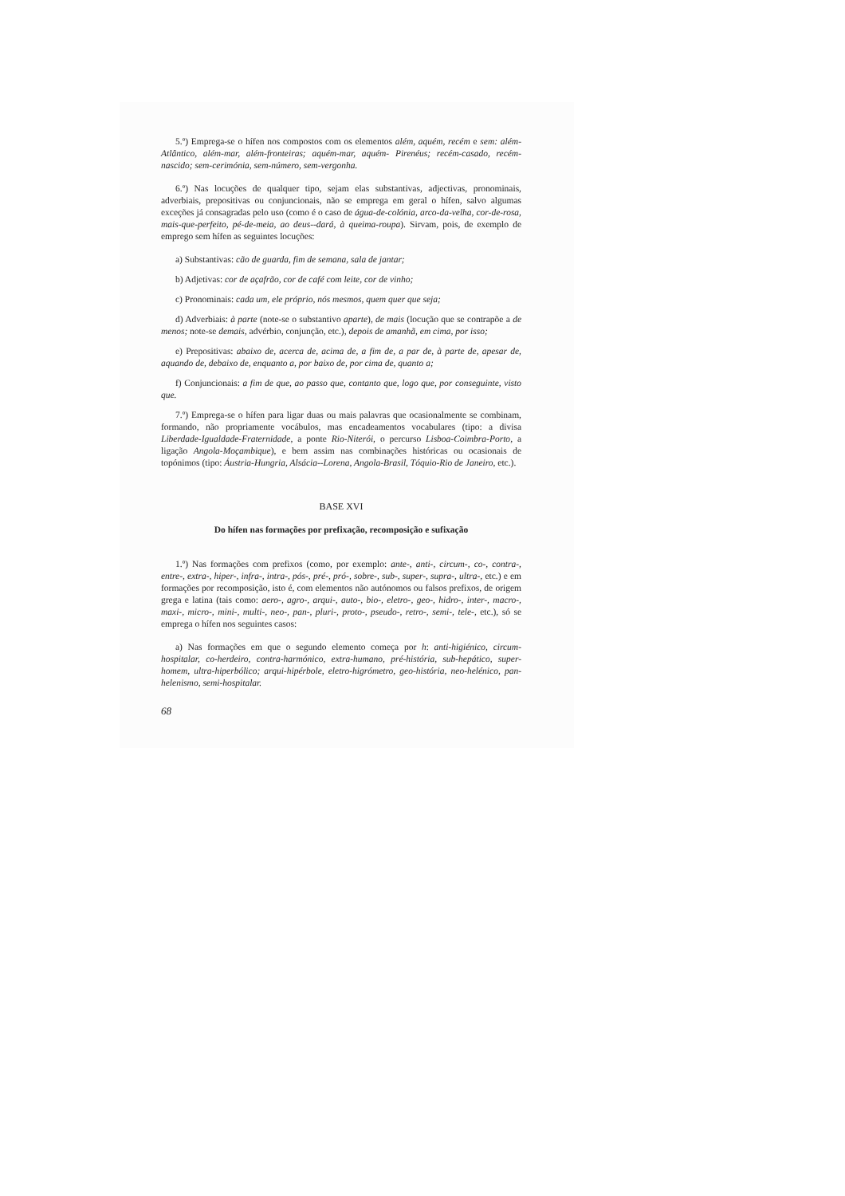5.º) Emprega-se o hífen nos compostos com os elementos além, aquém, recém e sem: além-Atlântico, além-mar, além-fronteiras; aquém-mar, aquém- Pirenéus; recém-casado, recém- nascido; sem-cerimónia, sem-número, sem-vergonha.
6.º) Nas locuções de qualquer tipo, sejam elas substantivas, adjectivas, pronominais, adverbiais, prepositivas ou conjuncionais, não se emprega em geral o hífen, salvo algumas exceções já consagradas pelo uso (como é o caso de água-de-colónia, arco-da-velha, cor-de-rosa, mais-que-perfeito, pé-de-meia, ao deus--dará, à queima-roupa). Sirvam, pois, de exemplo de emprego sem hífen as seguintes locuções:
a) Substantivas: cão de guarda, fim de semana, sala de jantar;
b) Adjetivas: cor de açafrão, cor de café com leite, cor de vinho;
c) Pronominais: cada um, ele próprio, nós mesmos, quem quer que seja;
d) Adverbiais: à parte (note-se o substantivo aparte), de mais (locução que se contrapõe a de menos; note-se demais, advérbio, conjunção, etc.), depois de amanhã, em cima, por isso;
e) Prepositivas: abaixo de, acerca de, acima de, a fim de, a par de, à parte de, apesar de, aquando de, debaixo de, enquanto a, por baixo de, por cima de, quanto a;
f) Conjuncionais: a fim de que, ao passo que, contanto que, logo que, por conseguinte, visto que.
7.º) Emprega-se o hífen para ligar duas ou mais palavras que ocasionalmente se combinam, formando, não propriamente vocábulos, mas encadeamentos vocabulares (tipo: a divisa Liberdade-Igualdade-Fraternidade, a ponte Rio-Niterói, o percurso Lisboa-Coimbra-Porto, a ligação Angola-Moçambique), e bem assim nas combinações históricas ou ocasionais de topónimos (tipo: Áustria-Hungria, Alsácia--Lorena, Angola-Brasil, Tóquio-Rio de Janeiro, etc.).
BASE XVI
Do hífen nas formações por prefixação, recomposição e sufixação
1.º) Nas formações com prefixos (como, por exemplo: ante-, anti-, circum-, co-, contra-, entre-, extra-, hiper-, infra-, intra-, pós-, pré-, pró-, sobre-, sub-, super-, supra-, ultra-, etc.) e em formações por recomposição, isto é, com elementos não autónomos ou falsos prefixos, de origem grega e latina (tais como: aero-, agro-, arqui-, auto-, bio-, eletro-, geo-, hidro-, inter-, macro-, maxi-, micro-, mini-, multi-, neo-, pan-, pluri-, proto-, pseudo-, retro-, semi-, tele-, etc.), só se emprega o hífen nos seguintes casos:
a) Nas formações em que o segundo elemento começa por h: anti-higiénico, circum-hospitalar, co-herdeiro, contra-harmónico, extra-humano, pré-história, sub-hepático, super-homem, ultra-hiperbólico; arqui-hipérbole, eletro-higrómetro, geo-história, neo-helénico, pan-helenismo, semi-hospitalar.
68